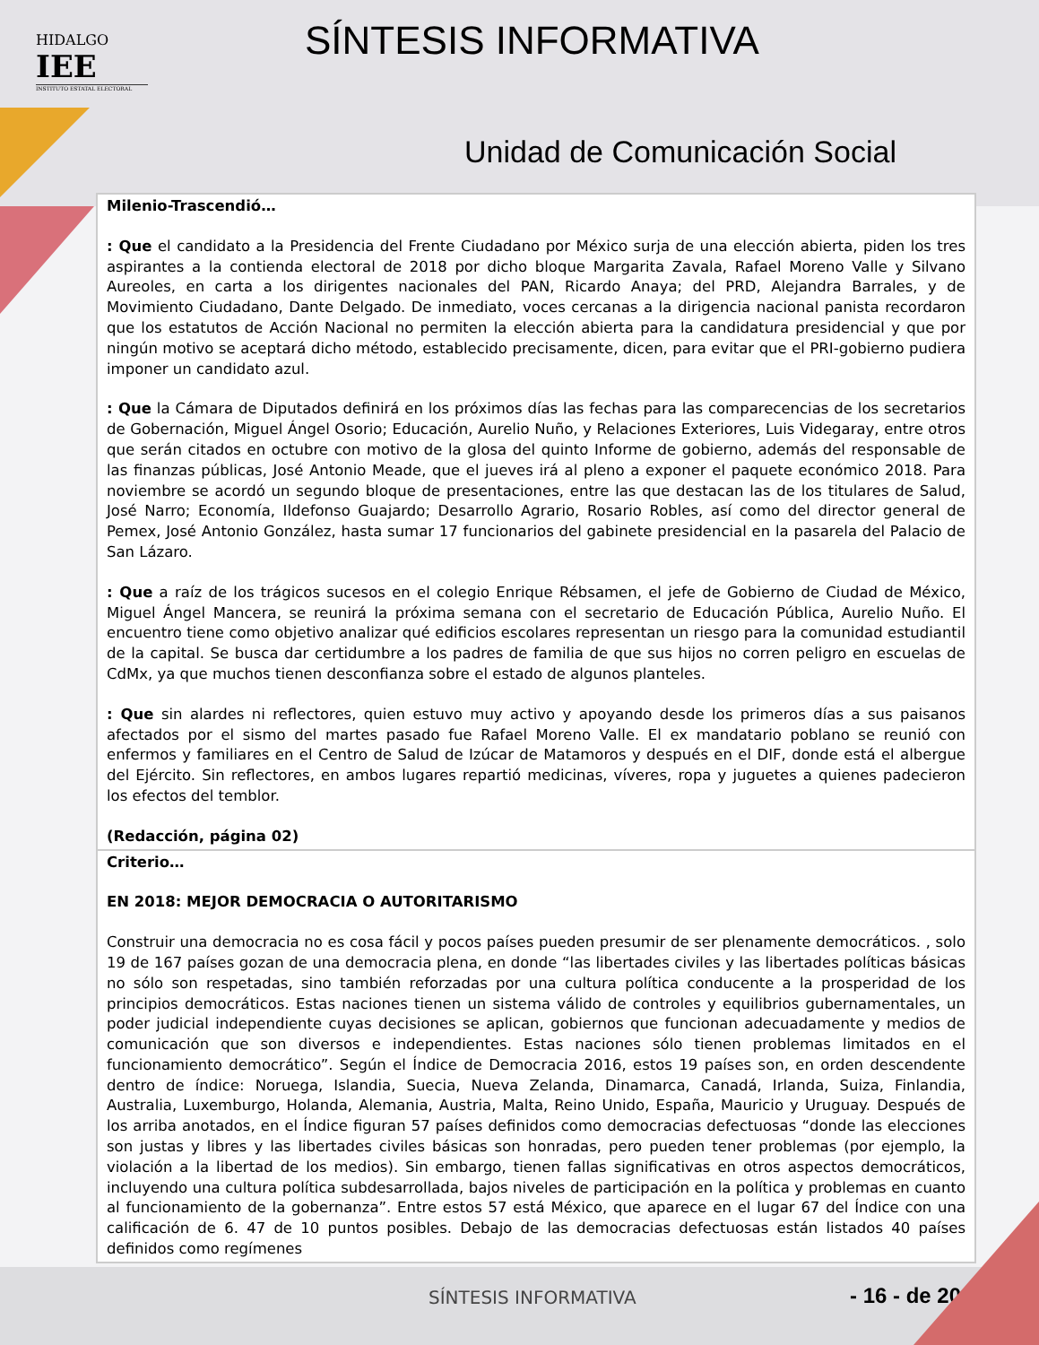HIDALGO
IEE
INSTITUTO ESTATAL ELECTORAL
SÍNTESIS INFORMATIVA
Unidad de Comunicación Social
| Milenio-Trascendió… : Que el candidato a la Presidencia del Frente Ciudadano por México surja de una elección abierta, piden los tres aspirantes a la contienda electoral de 2018 por dicho bloque Margarita Zavala, Rafael Moreno Valle y Silvano Aureoles, en carta a los dirigentes nacionales del PAN, Ricardo Anaya; del PRD, Alejandra Barrales, y de Movimiento Ciudadano, Dante Delgado. De inmediato, voces cercanas a la dirigencia nacional panista recordaron que los estatutos de Acción Nacional no permiten la elección abierta para la candidatura presidencial y que por ningún motivo se aceptará dicho método, establecido precisamente, dicen, para evitar que el PRI-gobierno pudiera imponer un candidato azul. : Que la Cámara de Diputados definirá en los próximos días las fechas para las comparecencias de los secretarios de Gobernación, Miguel Ángel Osorio; Educación, Aurelio Nuño, y Relaciones Exteriores, Luis Videgaray, entre otros que serán citados en octubre con motivo de la glosa del quinto Informe de gobierno, además del responsable de las finanzas públicas, José Antonio Meade, que el jueves irá al pleno a exponer el paquete económico 2018. Para noviembre se acordó un segundo bloque de presentaciones, entre las que destacan las de los titulares de Salud, José Narro; Economía, Ildefonso Guajardo; Desarrollo Agrario, Rosario Robles, así como del director general de Pemex, José Antonio González, hasta sumar 17 funcionarios del gabinete presidencial en la pasarela del Palacio de San Lázaro. : Que a raíz de los trágicos sucesos en el colegio Enrique Rébsamen, el jefe de Gobierno de Ciudad de México, Miguel Ángel Mancera, se reunirá la próxima semana con el secretario de Educación Pública, Aurelio Nuño. El encuentro tiene como objetivo analizar qué edificios escolares representan un riesgo para la comunidad estudiantil de la capital. Se busca dar certidumbre a los padres de familia de que sus hijos no corren peligro en escuelas de CdMx, ya que muchos tienen desconfianza sobre el estado de algunos planteles. : Que sin alardes ni reflectores, quien estuvo muy activo y apoyando desde los primeros días a sus paisanos afectados por el sismo del martes pasado fue Rafael Moreno Valle. El ex mandatario poblano se reunió con enfermos y familiares en el Centro de Salud de Izúcar de Matamoros y después en el DIF, donde está el albergue del Ejército. Sin reflectores, en ambos lugares repartió medicinas, víveres, ropa y juguetes a quienes padecieron los efectos del temblor. (Redacción, página 02) |
| Criterio… EN 2018: MEJOR DEMOCRACIA O AUTORITARISMO Construir una democracia no es cosa fácil y pocos países pueden presumir de ser plenamente democráticos. , solo 19 de 167 países gozan de una democracia plena, en donde “las libertades civiles y las libertades políticas básicas no sólo son respetadas, sino también reforzadas por una cultura política conducente a la prosperidad de los principios democráticos. Estas naciones tienen un sistema válido de controles y equilibrios gubernamentales, un poder judicial independiente cuyas decisiones se aplican, gobiernos que funcionan adecuadamente y medios de comunicación que son diversos e independientes. Estas naciones sólo tienen problemas limitados en el funcionamiento democrático”. Según el Índice de Democracia 2016, estos 19 países son, en orden descendente dentro de índice: Noruega, Islandia, Suecia, Nueva Zelanda, Dinamarca, Canadá, Irlanda, Suiza, Finlandia, Australia, Luxemburgo, Holanda, Alemania, Austria, Malta, Reino Unido, España, Mauricio y Uruguay. Después de los arriba anotados, en el Índice figuran 57 países definidos como democracias defectuosas “donde las elecciones son justas y libres y las libertades civiles básicas son honradas, pero pueden tener problemas (por ejemplo, la violación a la libertad de los medios). Sin embargo, tienen fallas significativas en otros aspectos democráticos, incluyendo una cultura política subdesarrollada, bajos niveles de participación en la política y problemas en cuanto al funcionamiento de la gobernanza”. Entre estos 57 está México, que aparece en el lugar 67 del Índice con una calificación de 6. 47 de 10 puntos posibles. Debajo de las democracias defectuosas están listados 40 países definidos como regímenes |
SÍNTESIS INFORMATIVA - 16 - de 20